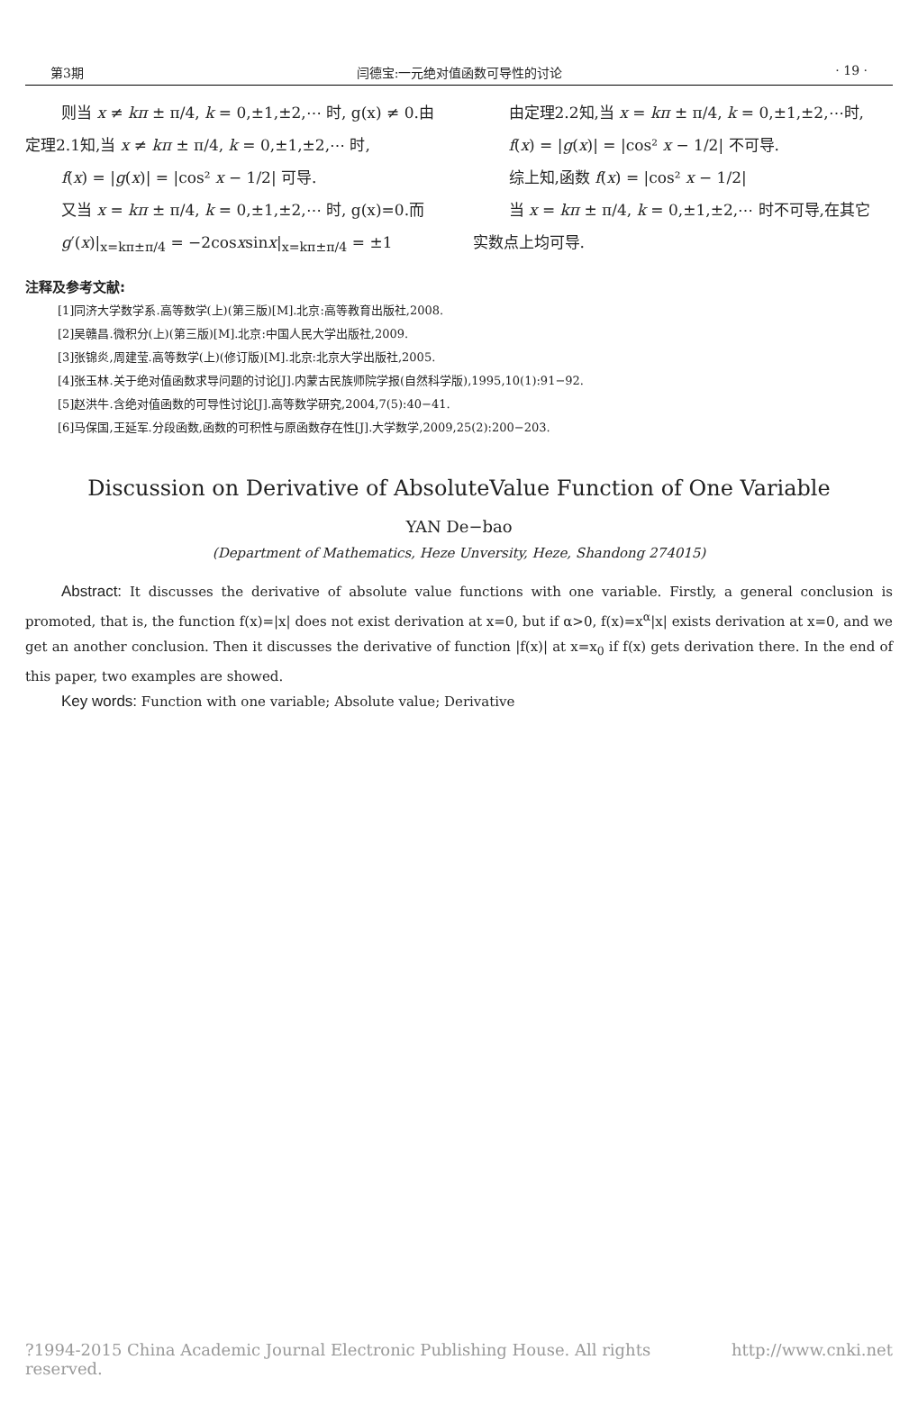第3期 闫德宝:一元绝对值函数可导性的讨论 · 19 ·
则当 x ≠ kπ ± π/4, k = 0,±1,±2,⋯ 时, g(x) ≠ 0.由
定理2.1知,当 x ≠ kπ ± π/4, k = 0,±1,±2,⋯ 时,
f(x) = |g(x)| = |cos² x − 1/2| 可导.
又当 x = kπ ± π/4, k = 0,±1,±2,⋯ 时, g(x)=0.而
g′(x)|<sub>x=kπ±π/4</sub> = −2cosxsinx|<sub>x=kπ±π/4</sub> = ±1
由定理2.2知,当 x = kπ ± π/4, k = 0,±1,±2,⋯时,
f(x) = |g(x)| = |cos² x − 1/2| 不可导.
综上知,函数 f(x) = |cos² x − 1/2|
当 x = kπ ± π/4, k = 0,±1,±2,⋯ 时不可导,在其它
实数点上均可导.
注释及参考文献:
[1]同济大学数学系.高等数学(上)(第三版)[M].北京:高等教育出版社,2008.
[2]吴赣昌.微积分(上)(第三版)[M].北京:中国人民大学出版社,2009.
[3]张锦炎,周建莹.高等数学(上)(修订版)[M].北京:北京大学出版社,2005.
[4]张玉林.关于绝对值函数求导问题的讨论[J].内蒙古民族师院学报(自然科学版),1995,10(1):91−92.
[5]赵洪牛.含绝对值函数的可导性讨论[J].高等数学研究,2004,7(5):40−41.
[6]马保国,王延军.分段函数,函数的可积性与原函数存在性[J].大学数学,2009,25(2):200−203.
Discussion on Derivative of AbsoluteValue Function of One Variable
YAN De−bao
(Department of Mathematics, Heze Unversity, Heze, Shandong 274015)
Abstract: It discusses the derivative of absolute value functions with one variable. Firstly, a general conclusion is promoted, that is, the function f(x)=|x| does not exist derivation at x=0, but if α>0, f(x)=x<sup>α</sup>|x| exists derivation at x=0, and we get an another conclusion. Then it discusses the derivative of function |f(x)| at x=x<sub>0</sub> if f(x) gets derivation there. In the end of this paper, two examples are showed.
Key words: Function with one variable; Absolute value; Derivative
?1994-2015 China Academic Journal Electronic Publishing House. All rights reserved. http://www.cnki.net